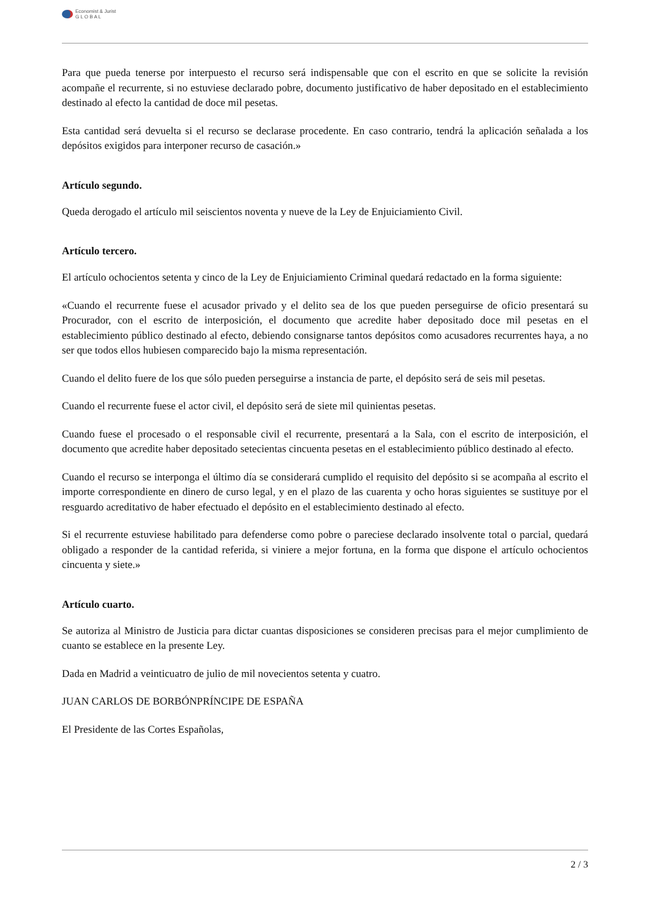Economist & Jurist
G L O B A L
Para que pueda tenerse por interpuesto el recurso será indispensable que con el escrito en que se solicite la revisión acompañe el recurrente, si no estuviese declarado pobre, documento justificativo de haber depositado en el establecimiento destinado al efecto la cantidad de doce mil pesetas.
Esta cantidad será devuelta si el recurso se declarase procedente. En caso contrario, tendrá la aplicación señalada a los depósitos exigidos para interponer recurso de casación.»
Artículo segundo.
Queda derogado el artículo mil seiscientos noventa y nueve de la Ley de Enjuiciamiento Civil.
Artículo tercero.
El artículo ochocientos setenta y cinco de la Ley de Enjuiciamiento Criminal quedará redactado en la forma siguiente:
«Cuando el recurrente fuese el acusador privado y el delito sea de los que pueden perseguirse de oficio presentará su Procurador, con el escrito de interposición, el documento que acredite haber depositado doce mil pesetas en el establecimiento público destinado al efecto, debiendo consignarse tantos depósitos como acusadores recurrentes haya, a no ser que todos ellos hubiesen comparecido bajo la misma representación.
Cuando el delito fuere de los que sólo pueden perseguirse a instancia de parte, el depósito será de seis mil pesetas.
Cuando el recurrente fuese el actor civil, el depósito será de siete mil quinientas pesetas.
Cuando fuese el procesado o el responsable civil el recurrente, presentará a la Sala, con el escrito de interposición, el documento que acredite haber depositado setecientas cincuenta pesetas en el establecimiento público destinado al efecto.
Cuando el recurso se interponga el último día se considerará cumplido el requisito del depósito si se acompaña al escrito el importe correspondiente en dinero de curso legal, y en el plazo de las cuarenta y ocho horas siguientes se sustituye por el resguardo acreditativo de haber efectuado el depósito en el establecimiento destinado al efecto.
Si el recurrente estuviese habilitado para defenderse como pobre o pareciese declarado insolvente total o parcial, quedará obligado a responder de la cantidad referida, si viniere a mejor fortuna, en la forma que dispone el artículo ochocientos cincuenta y siete.»
Artículo cuarto.
Se autoriza al Ministro de Justicia para dictar cuantas disposiciones se consideren precisas para el mejor cumplimiento de cuanto se establece en la presente Ley.
Dada en Madrid a veinticuatro de julio de mil novecientos setenta y cuatro.
JUAN CARLOS DE BORBÓNPRÍNCIPE DE ESPAÑA
El Presidente de las Cortes Españolas,
2 / 3